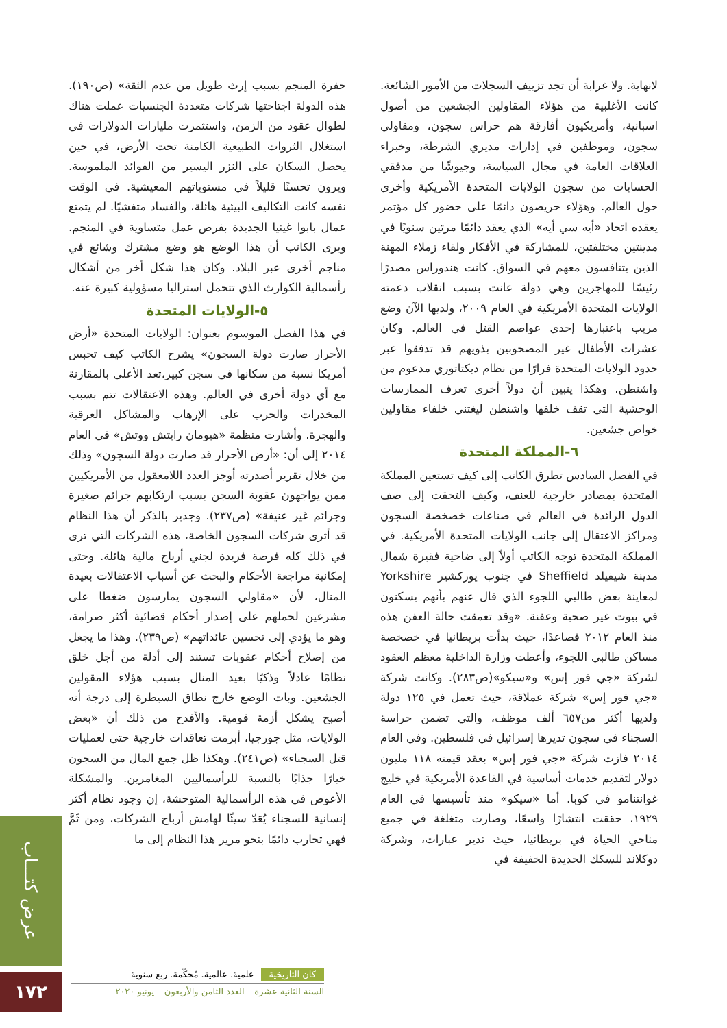حفرة المنجم بسبب إرث طويل من عدم الثقة» (ص١٩٠). هذه الدولة اجتاحتها شركات متعددة الجنسيات عملت هناك لطوال عقود من الزمن، واستثمرت مليارات الدولارات في استغلال الثروات الطبيعية الكامنة تحت الأرض، في حين يحصل السكان على النزر اليسير من الفوائد الملموسة. ويرون تحسنًا قليلاً في مستوياتهم المعيشية. في الوقت نفسه كانت التكاليف البيئية هائلة، والفساد متفشيًا. لم يتمتع عمال بابوا غينيا الجديدة بفرص عمل متساوية في المنجم. ويرى الكاتب أن هذا الوضع هو وضع مشترك وشائع في مناجم أخرى عبر البلاد. وكان هذا شكل أخر من أشكال رأسمالية الكوارث الذي تتحمل استراليا مسؤولية كبيرة عنه.
٥-الولايات المتحدة
في هذا الفصل الموسوم بعنوان: الولايات المتحدة «أرض الأحرار صارت دولة السجون» يشرح الكاتب كيف تحبس أمريكا نسبة من سكانها في سجن كبير،تعد الأعلى بالمقارنة مع أي دولة أخرى في العالم. وهذه الاعتقالات تتم بسبب المخدرات والحرب على الإرهاب والمشاكل العرقية والهجرة. وأشارت منظمة «هيومان رايتش ووتش» في العام ٢٠١٤ إلى أن: «أرض الأحرار قد صارت دولة السجون» وذلك من خلال تقرير أصدرته أوجز العدد اللامعقول من الأمريكيين ممن يواجهون عقوبة السجن بسبب ارتكابهم جرائم صغيرة وجرائم غير عنيفة» (ص٢٣٧). وجدير بالذكر أن هذا النظام قد أثرى شركات السجون الخاصة، هذه الشركات التي ترى في ذلك كله فرصة فريدة لجني أرباح مالية هائلة. وحتى إمكانية مراجعة الأحكام والبحث عن أسباب الاعتقالات بعيدة المنال، لأن «مقاولي السجون يمارسون ضغطا على مشرعين لحملهم على إصدار أحكام قضائية أكثر صرامة، وهو ما يؤدي إلى تحسين عائداتهم» (ص٢٣٩). وهذا ما يجعل من إصلاح أحكام عقوبات تستند إلى أدلة من أجل خلق نظامًا عادلاً وذكيًا بعيد المنال بسبب هؤلاء المقولين الجشعين. وبات الوضع خارج نطاق السيطرة إلى درجة أنه أصبح يشكل أزمة قومية. والأفدح من ذلك أن «بعض الولايات، مثل جورجيا، أبرمت تعاقدات خارجية حتى لعمليات قتل السجناء» (ص٢٤١). وهكذا ظل جمع المال من السجون خيارًا جذابًا بالنسبة للرأسماليين المغامرين. والمشكلة الأعوص في هذه الرأسمالية المتوحشة، إن وجود نظام أكثر إنسانية للسجناء يُعَدّ سيئًا لهامش أرباح الشركات، ومن ثَمَّ فهي تحارب دائمًا بنحو مرير هذا النظام إلى ما
لانهاية. ولا غرابة أن تجد تزييف السجلات من الأمور الشائعة. كانت الأغلبية من هؤلاء المقاولين الجشعين من أصول اسبانية، وأمريكيون أفارقة هم حراس سجون، ومقاولي سجون، وموظفين في إدارات مديري الشرطة، وخبراء العلاقات العامة في مجال السياسة، وجيوشًا من مدققي الحسابات من سجون الولايات المتحدة الأمريكية وأخرى حول العالم. وهؤلاء حريصون دائمًا على حضور كل مؤتمر يعقده اتحاد «أيه سي أيه» الذي يعقد دائمًا مرتين سنويًا في مدينتين مختلفتين، للمشاركة في الأفكار ولقاء زملاء المهنة الذين يتنافسون معهم في السواق. كانت هندوراس مصدرًا رئيسًا للمهاجرين وهي دولة عانت بسبب انقلاب دعمته الولايات المتحدة الأمريكية في العام ٢٠٠٩، ولديها الآن وضع مريب باعتبارها إحدى عواصم القتل في العالم. وكان عشرات الأطفال غير المصحوبين بذويهم قد تدفقوا عبر حدود الولايات المتحدة فرارًا من نظام ديكتاتوري مدعوم من واشنطن. وهكذا يتبين أن دولاً أخرى تعرف الممارسات الوحشية التي تقف خلفها واشنطن ليغتني خلفاء مقاولين خواص جشعين.
٦-المملكة المتحدة
في الفصل السادس تطرق الكاتب إلى كيف تستعين المملكة المتحدة بمصادر خارجية للعنف، وكيف التحقت إلى صف الدول الرائدة في العالم في صناعات خصخصة السجون ومراكز الاعتقال إلى جانب الولايات المتحدة الأمريكية. في المملكة المتحدة توجه الكاتب أولاً إلى ضاحية فقيرة شمال مدينة شيفيلد Sheffield في جنوب يوركشير Yorkshire لمعاينة بعض طالبي اللجوء الذي قال عنهم بأنهم يسكنون في بيوت غير صحية وعفنة. «وقد تعمقت حالة العفن هذه منذ العام ٢٠١٢ فصاعدًا، حيث بدأت بريطانيا في خصخصة مساكن طالبي اللجوء، وأعطت وزارة الداخلية معظم العقود لشركة «جي فور إس» و«سيكو»(ص٢٨٣). وكانت شركة «جي فور إس» شركة عملاقة، حيث تعمل في ١٢٥ دولة ولديها أكثر من٦٥٧ ألف موظف، والتي تضمن حراسة السجناء في سجون تديرها إسرائيل في فلسطين. وفي العام ٢٠١٤ فازت شركة «جي فور إس» بعقد قيمته ١١٨ مليون دولار لتقديم خدمات أساسية في القاعدة الأمريكية في خليج غوانتنامو في كوبا. أما «سيكو» منذ تأسيسها في العام ١٩٢٩، حققت انتشارًا واسعًا، وصارت متغلغة في جميع مناحي الحياة في بريطانيا، حيث تدير عبارات، وشركة دوكلاند للسكك الحديدة الخفيفة في
عرض كتـــاب
١٧٢
كان التاريخية علمية. عالمية. مُحكّمة. ربع سنوية
السنة الثانية عشرة – العدد الثامن والأربعون – يونيو ٢٠٢٠